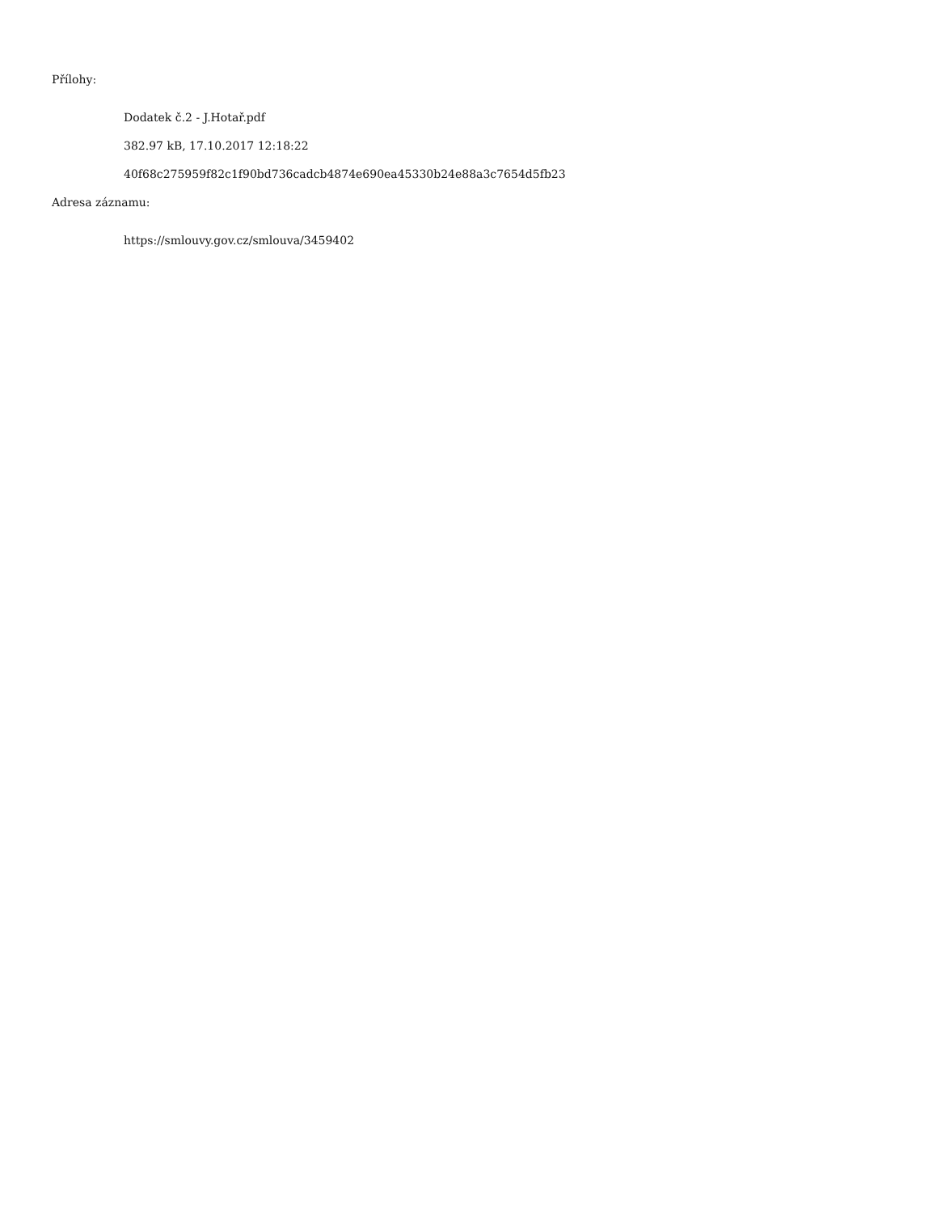Přílohy:
Dodatek č.2 - J.Hotař.pdf
382.97 kB, 17.10.2017 12:18:22
40f68c275959f82c1f90bd736cadcb4874e690ea45330b24e88a3c7654d5fb23
Adresa záznamu:
https://smlouvy.gov.cz/smlouva/3459402